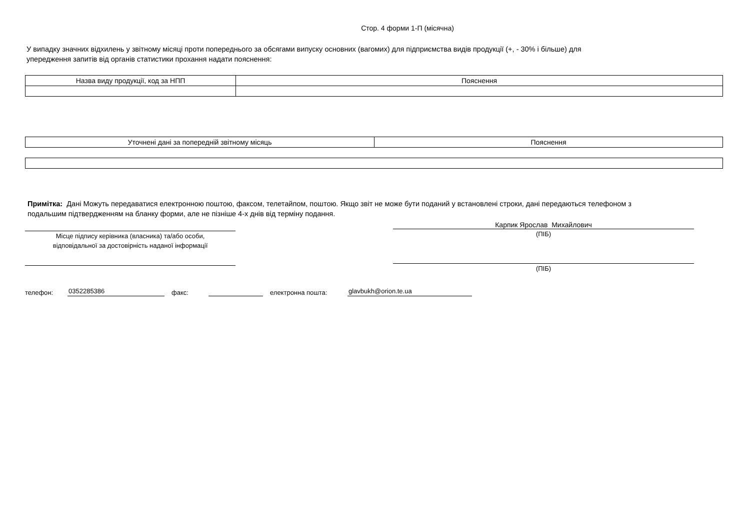Стор. 4 форми 1-П (місячна)
У випадку значних відхилень у звітному місяці проти попереднього за обсягами випуску основних (вагомих) для підприємства видів продукції (+, - 30% і більше) для
упередження запитів від органів статистики прохання надати пояснення:
| Назва виду продукції, код за НПП | Пояснення |
| Уточнені дані за попередній звітному місяць | Пояснення |
Примітка: Дані Можуть передаватися електронною поштою, факсом, телетайпом, поштою. Якщо звіт не може бути поданий у встановлені строки, дані передаються телефоном з
подальшим підтвердженням на бланку форми, але не пізніше 4-х днів від терміну подання.
Місце підпису керівника (власника) та/або особи,
відповідальної за достовірність наданої інформації
Карпик Ярослав Михайлович
(ПІБ)
(ПІБ)
телефон: 0352285386 факс: електронна пошта: glavbukh@orion.te.ua